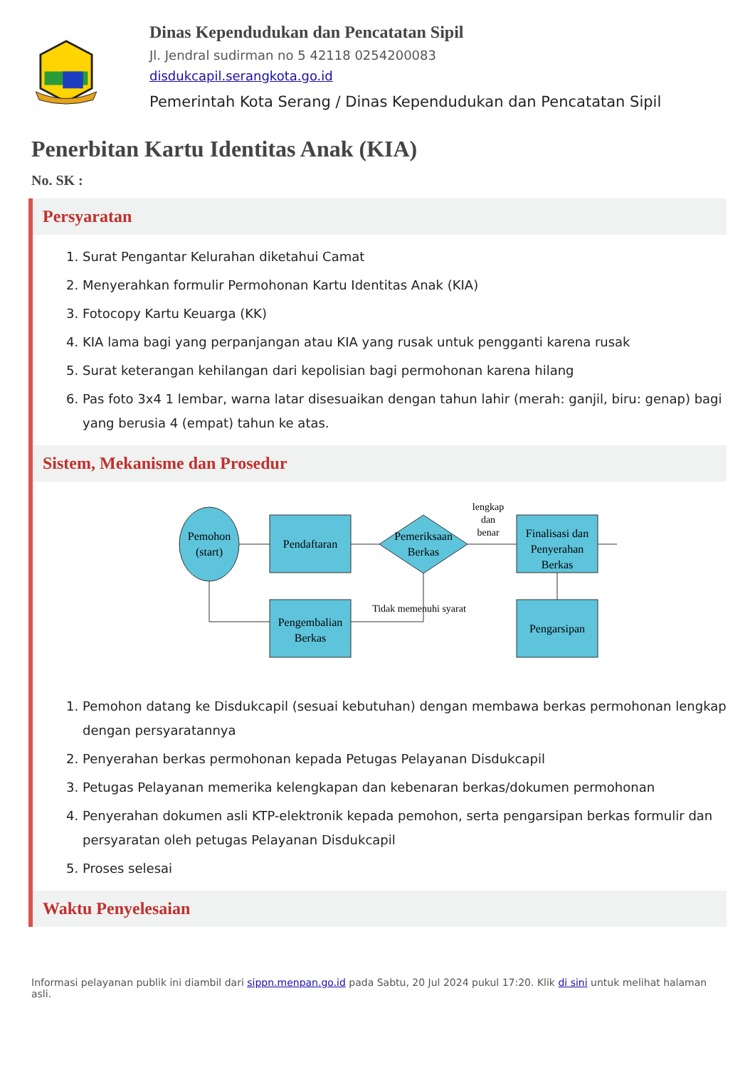Dinas Kependudukan dan Pencatatan Sipil
Jl. Jendral sudirman no 5 42118 0254200083
disdukcapil.serangkota.go.id
Pemerintah Kota Serang / Dinas Kependudukan dan Pencatatan Sipil
Penerbitan Kartu Identitas Anak (KIA)
No. SK :
Persyaratan
1. Surat Pengantar Kelurahan diketahui Camat
2. Menyerahkan formulir Permohonan Kartu Identitas Anak (KIA)
3. Fotocopy Kartu Keuarga (KK)
4. KIA lama bagi yang perpanjangan atau KIA yang rusak untuk pengganti karena rusak
5. Surat keterangan kehilangan dari kepolisian bagi permohonan karena hilang
6. Pas foto 3x4 1 lembar, warna latar disesuaikan dengan tahun lahir (merah: ganjil, biru: genap) bagi yang berusia 4 (empat) tahun ke atas.
Sistem, Mekanisme dan Prosedur
Pemohon
(start)
Pendaftaran
Pemeriksaan
Berkas
lengkap
dan
benar
Finalisasi dan
Penyerahan
Berkas
Pengembalian
Berkas
Pengarsipan
Tidak memenuhi syarat
1. Pemohon datang ke Disdukcapil (sesuai kebutuhan) dengan membawa berkas permohonan lengkap dengan persyaratannya
2. Penyerahan berkas permohonan kepada Petugas Pelayanan Disdukcapil
3. Petugas Pelayanan memerika kelengkapan dan kebenaran berkas/dokumen permohonan
4. Penyerahan dokumen asli KTP-elektronik kepada pemohon, serta pengarsipan berkas formulir dan persyaratan oleh petugas Pelayanan Disdukcapil
5. Proses selesai
Waktu Penyelesaian
Informasi pelayanan publik ini diambil dari sippn.menpan.go.id pada Sabtu, 20 Jul 2024 pukul 17:20. Klik di sini untuk melihat halaman asli.